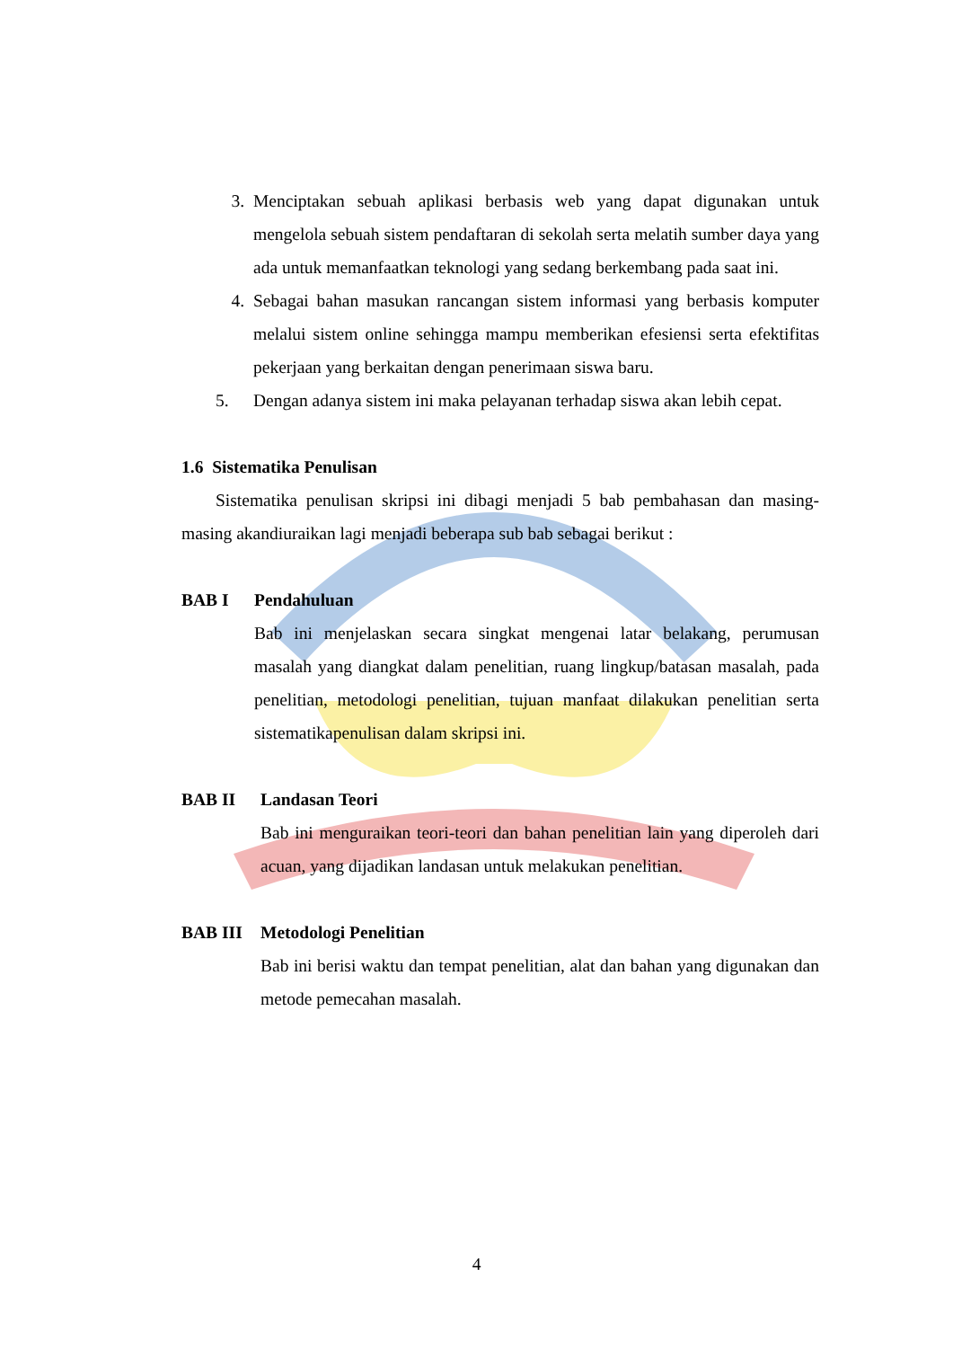3. Menciptakan sebuah aplikasi berbasis web yang dapat digunakan untuk mengelola sebuah sistem pendaftaran di sekolah serta melatih sumber daya yang ada untuk memanfaatkan teknologi yang sedang berkembang pada saat ini.
4. Sebagai bahan masukan rancangan sistem informasi yang berbasis komputer melalui sistem online sehingga mampu memberikan efesiensi serta efektifitas pekerjaan yang berkaitan dengan penerimaan siswa baru.
5. Dengan adanya sistem ini maka pelayanan terhadap siswa akan lebih cepat.
1.6 Sistematika Penulisan
Sistematika penulisan skripsi ini dibagi menjadi 5 bab pembahasan dan masing-masing akandiuraikan lagi menjadi beberapa sub bab sebagai berikut :
BAB I Pendahuluan
Bab ini menjelaskan secara singkat mengenai latar belakang, perumusan masalah yang diangkat dalam penelitian, ruang lingkup/batasan masalah, pada penelitian, metodologi penelitian, tujuan manfaat dilakukan penelitian serta sistematikapenulisan dalam skripsi ini.
BAB II Landasan Teori
Bab ini menguraikan teori-teori dan bahan penelitian lain yang diperoleh dari acuan, yang dijadikan landasan untuk melakukan penelitian.
BAB III Metodologi Penelitian
Bab ini berisi waktu dan tempat penelitian, alat dan bahan yang digunakan dan metode pemecahan masalah.
4